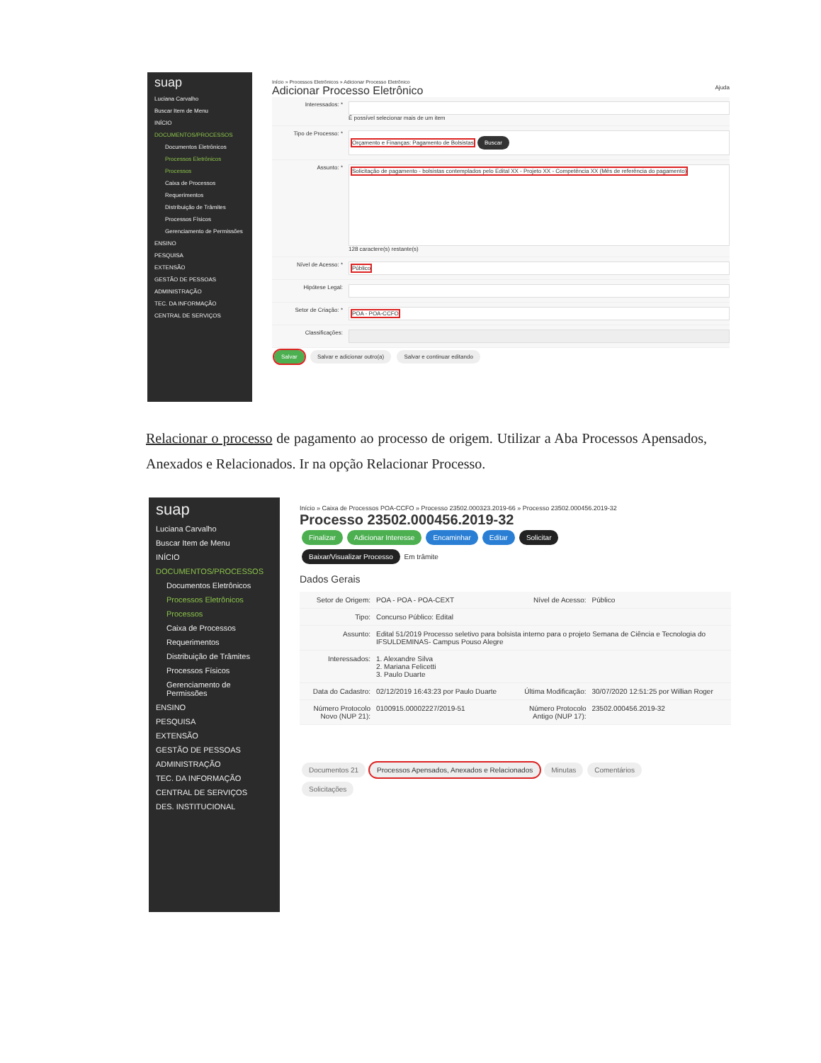suap
Luciana Carvalho
Buscar Item de Menu
INÍCIO
DOCUMENTOS/PROCESSOS
Documentos Eletrônicos
Processos Eletrônicos
Processos
Caixa de Processos
Requerimentos
Distribuição de Trâmites
Processos Físicos
Gerenciamento de Permissões
ENSINO
PESQUISA
EXTENSÃO
GESTÃO DE PESSOAS
ADMINISTRAÇÃO
TEC. DA INFORMAÇÃO
CENTRAL DE SERVIÇOS
Início » Processos Eletrônicos » Adicionar Processo Eletrônico
Adicionar Processo Eletrônico Ajuda
Interessados: * É possível selecionar mais de um item
Tipo de Processo: *
Orçamento e Finanças: Pagamento de Bolsistas Buscar
Assunto: *
Solicitação de pagamento - bolsistas contemplados pelo Edital XX - Projeto XX - Competência XX (Mês de referência do pagamento)
128 caractere(s) restante(s)
Nível de Acesso: *
Público
Hipótese Legal:
Setor de Criação: *
POA - POA-CCFO
Classificações:
Salvar Salvar e adicionar outro(a) Salvar e continuar editando
Relacionar o processo de pagamento ao processo de origem. Utilizar a Aba Processos Apensados, Anexados e Relacionados. Ir na opção Relacionar Processo.
suap
Luciana Carvalho
Buscar Item de Menu
INÍCIO
DOCUMENTOS/PROCESSOS
Documentos Eletrônicos
Processos Eletrônicos
Processos
Caixa de Processos
Requerimentos
Distribuição de Trâmites
Processos Físicos
Gerenciamento de Permissões
ENSINO
PESQUISA
EXTENSÃO
GESTÃO DE PESSOAS
ADMINISTRAÇÃO
TEC. DA INFORMAÇÃO
CENTRAL DE SERVIÇOS
DES. INSTITUCIONAL
Início » Caixa de Processos POA-CCFO » Processo 23502.000323.2019-66 » Processo 23502.000456.2019-32
Processo 23502.000456.2019-32
Finalizar Adicionar Interesse Encaminhar Editar Solicitar
Baixar/Visualizar Processo Em trâmite
Dados Gerais
Setor de Origem: POA - POA - POA-CEXT Nível de Acesso: Público
Tipo: Concurso Público: Edital
Assunto: Edital 51/2019 Processo seletivo para bolsista interno para o projeto Semana de Ciência e Tecnologia do IFSULDEMINAS- Campus Pouso Alegre
Interessados: 1. Alexandre Silva
2. Mariana Felicetti
3. Paulo Duarte
Data do Cadastro: 02/12/2019 16:43:23 por Paulo Duarte Última Modificação: 30/07/2020 12:51:25 por Willian Roger
Número Protocolo Novo (NUP 21): 0100915.00002227/2019-51 Número Protocolo Antigo (NUP 17): 23502.000456.2019-32
Documentos 21 Processos Apensados, Anexados e Relacionados Minutas Comentários
Solicitações